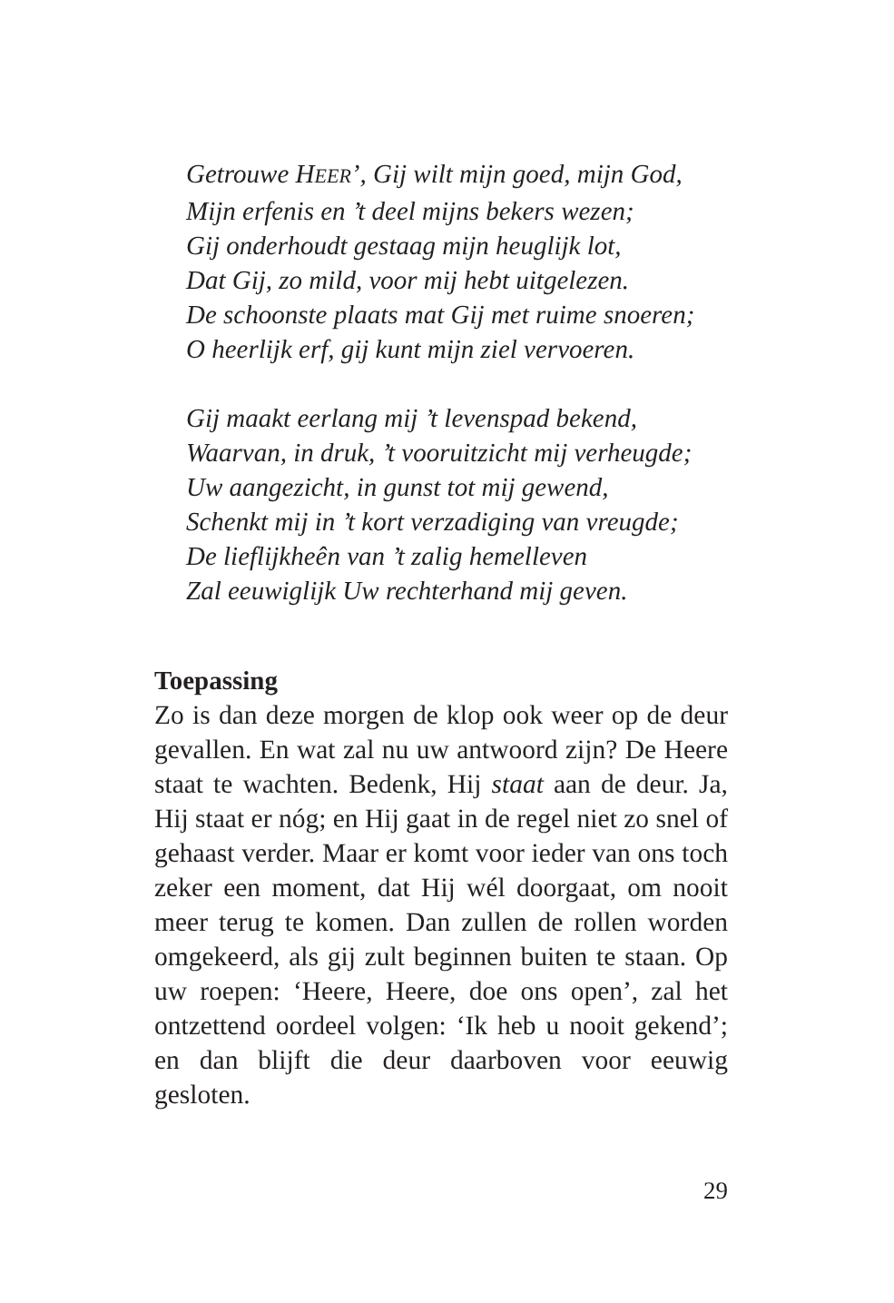Getrouwe HEER’, Gij wilt mijn goed, mijn God,
Mijn erfenis en ’t deel mijns bekers wezen;
Gij onderhoudt gestaag mijn heuglijk lot,
Dat Gij, zo mild, voor mij hebt uitgelezen.
De schoonste plaats mat Gij met ruime snoeren;
O heerlijk erf, gij kunt mijn ziel vervoeren.
Gij maakt eerlang mij ’t levenspad bekend,
Waarvan, in druk, ’t vooruitzicht mij verheugde;
Uw aangezicht, in gunst tot mij gewend,
Schenkt mij in ’t kort verzadiging van vreugde;
De lieflijkheên van ’t zalig hemelleven
Zal eeuwiglijk Uw rechterhand mij geven.
Toepassing
Zo is dan deze morgen de klop ook weer op de deur gevallen. En wat zal nu uw antwoord zijn? De Heere staat te wachten. Bedenk, Hij staat aan de deur. Ja, Hij staat er nóg; en Hij gaat in de regel niet zo snel of gehaast verder. Maar er komt voor ieder van ons toch zeker een moment, dat Hij wél doorgaat, om nooit meer terug te komen. Dan zullen de rollen worden omgekeerd, als gij zult beginnen buiten te staan. Op uw roepen: ‘Heere, Heere, doe ons open’, zal het ontzettend oordeel volgen: ‘Ik heb u nooit gekend’; en dan blijft die deur daarboven voor eeuwig gesloten.
29